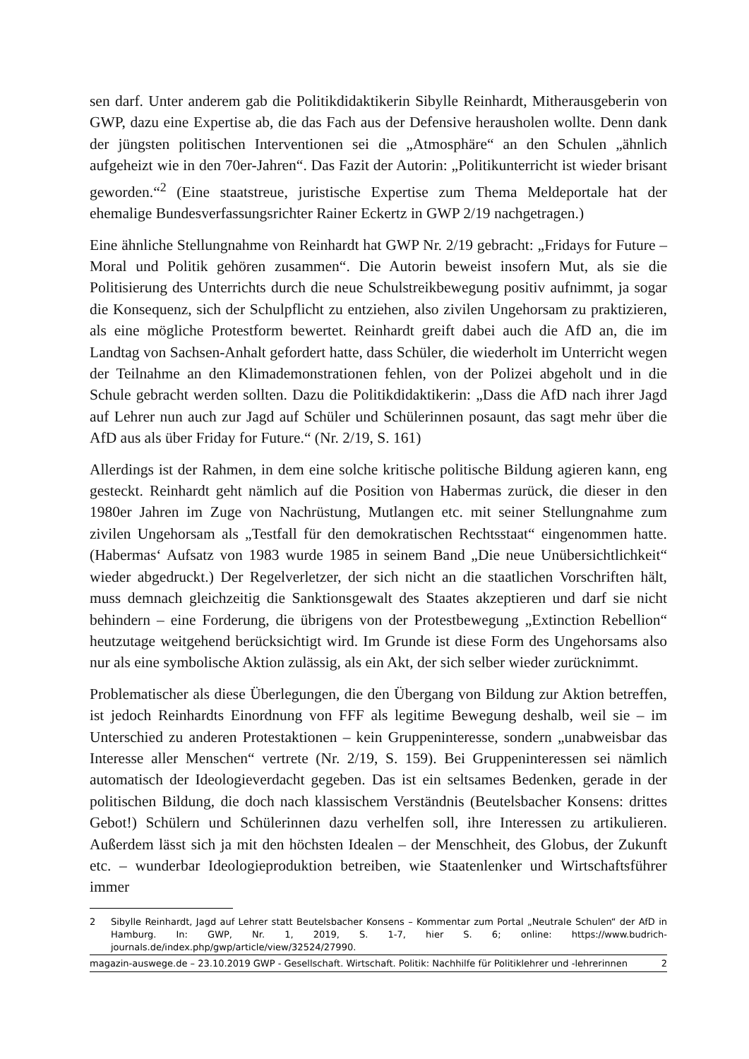sen darf. Unter anderem gab die Politikdidaktikerin Sibylle Reinhardt, Mitherausgeberin von GWP, dazu eine Expertise ab, die das Fach aus der Defensive herausholen wollte. Denn dank der jüngsten politischen Interventionen sei die „Atmosphäre“ an den Schulen „ähnlich aufgeheizt wie in den 70er-Jahren“. Das Fazit der Autorin: „Politikunterricht ist wieder brisant geworden.“<sup>2</sup> (Eine staatstreue, juristische Expertise zum Thema Meldeportale hat der ehemalige Bundesverfassungsrichter Rainer Eckertz in GWP 2/19 nachgetragen.)
Eine ähnliche Stellungnahme von Reinhardt hat GWP Nr. 2/19 gebracht: „Fridays for Future – Moral und Politik gehören zusammen“. Die Autorin beweist insofern Mut, als sie die Politisierung des Unterrichts durch die neue Schulstreikbewegung positiv aufnimmt, ja sogar die Konsequenz, sich der Schulpflicht zu entziehen, also zivilen Ungehorsam zu praktizieren, als eine mögliche Protestform bewertet. Reinhardt greift dabei auch die AfD an, die im Landtag von Sachsen-Anhalt gefordert hatte, dass Schüler, die wiederholt im Unterricht wegen der Teilnahme an den Klimademonstrationen fehlen, von der Polizei abgeholt und in die Schule gebracht werden sollten. Dazu die Politikdidaktikerin: „Dass die AfD nach ihrer Jagd auf Lehrer nun auch zur Jagd auf Schüler und Schülerinnen posaunt, das sagt mehr über die AfD aus als über Friday for Future.“ (Nr. 2/19, S. 161)
Allerdings ist der Rahmen, in dem eine solche kritische politische Bildung agieren kann, eng gesteckt. Reinhardt geht nämlich auf die Position von Habermas zurück, die dieser in den 1980er Jahren im Zuge von Nachrüstung, Mutlangen etc. mit seiner Stellungnahme zum zivilen Ungehorsam als „Testfall für den demokratischen Rechtsstaat“ eingenommen hatte. (Habermas‘ Aufsatz von 1983 wurde 1985 in seinem Band „Die neue Unübersichtlichkeit“ wieder abgedruckt.) Der Regelverletzer, der sich nicht an die staatlichen Vorschriften hält, muss demnach gleichzeitig die Sanktionsgewalt des Staates akzeptieren und darf sie nicht behindern – eine Forderung, die übrigens von der Protestbewegung „Extinction Rebellion“ heutzutage weitgehend berücksichtigt wird. Im Grunde ist diese Form des Ungehorsams also nur als eine symbolische Aktion zulässig, als ein Akt, der sich selber wieder zurücknimmt.
Problematischer als diese Überlegungen, die den Übergang von Bildung zur Aktion betreffen, ist jedoch Reinhardts Einordnung von FFF als legitime Bewegung deshalb, weil sie – im Unterschied zu anderen Protestaktionen – kein Gruppeninteresse, sondern „unabweisbar das Interesse aller Menschen“ vertrete (Nr. 2/19, S. 159). Bei Gruppeninteressen sei nämlich automatisch der Ideologieverdacht gegeben. Das ist ein seltsames Bedenken, gerade in der politischen Bildung, die doch nach klassischem Verständnis (Beutelsbacher Konsens: drittes Gebot!) Schülern und Schülerinnen dazu verhelfen soll, ihre Interessen zu artikulieren. Außerdem lässt sich ja mit den höchsten Idealen – der Menschheit, des Globus, der Zukunft etc. – wunderbar Ideologieproduktion betreiben, wie Staatenlenker und Wirtschaftsführer immer
2 Sibylle Reinhardt, Jagd auf Lehrer statt Beutelsbacher Konsens – Kommentar zum Portal „Neutrale Schulen“ der AfD in Hamburg. In: GWP, Nr. 1, 2019, S. 1-7, hier S. 6; online: https://www.budrich-journals.de/index.php/gwp/article/view/32524/27990.
magazin-auswege.de – 23.10.2019 GWP - Gesellschaft. Wirtschaft. Politik: Nachhilfe für Politiklehrer und -lehrerinnen 2